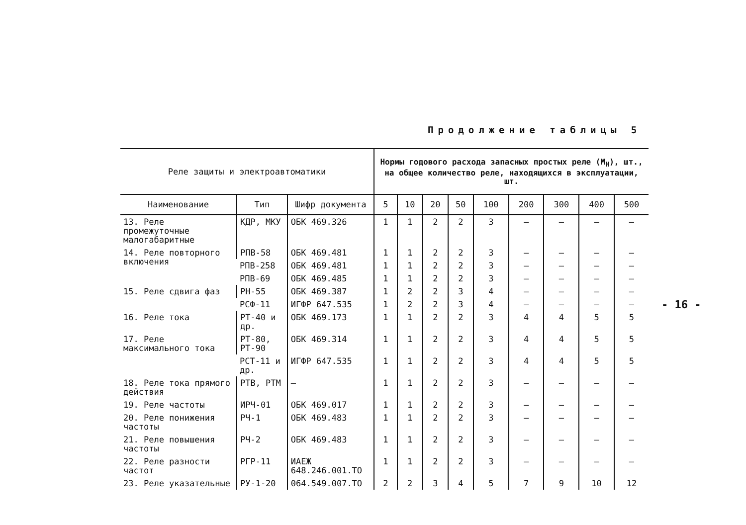Продолжение таблицы 5
- 16 -
| Реле защиты и электроавтоматики | | | Нормы годового расхода запасных простых реле (М<sub>Н</sub>), шт., на общее количество реле, находящихся в эксплуатации, шт. | | | | | | | | |
| --- | --- | --- | --- | --- | --- | --- | --- | --- | --- | --- | --- |
| Наименование | Тип | Шифр документа | 5 | 10 | 20 | 50 | 100 | 200 | 300 | 400 | 500 |
| 13. Реле промежуточные малогабаритные | КДР, МКУ | ОБК 469.326 | 1 | 1 | 2 | 2 | 3 | – | – | – | – |
| 14. Реле повторного включения | РПВ-58 | ОБК 469.481 | 1 | 1 | 2 | 2 | 3 | – | – | – | – |
| | РПВ-258 | ОБК 469.481 | 1 | 1 | 2 | 2 | 3 | – | – | – | – |
| | РПВ-69 | ОБК 469.485 | 1 | 1 | 2 | 2 | 3 | – | – | – | – |
| 15. Реле сдвига фаз | РН-55 | ОБК 469.387 | 1 | 2 | 2 | 3 | 4 | – | – | – | – |
| | РСФ-11 | ИГФР 647.535 | 1 | 2 | 2 | 3 | 4 | – | – | – | – |
| 16. Реле тока | РТ-40 и др. | ОБК 469.173 | 1 | 1 | 2 | 2 | 3 | 4 | 4 | 5 | 5 |
| 17. Реле максимального тока | РТ-80, РТ-90 | ОБК 469.314 | 1 | 1 | 2 | 2 | 3 | 4 | 4 | 5 | 5 |
| | РСТ-11 и др. | ИГФР 647.535 | 1 | 1 | 2 | 2 | 3 | 4 | 4 | 5 | 5 |
| 18. Реле тока прямого действия | РТВ, РТМ | – | 1 | 1 | 2 | 2 | 3 | – | – | – | – |
| 19. Реле частоты | ИРЧ-01 | ОБК 469.017 | 1 | 1 | 2 | 2 | 3 | – | – | – | – |
| 20. Реле понижения частоты | РЧ-1 | ОБК 469.483 | 1 | 1 | 2 | 2 | 3 | – | – | – | – |
| 21. Реле повышения частоты | РЧ-2 | ОБК 469.483 | 1 | 1 | 2 | 2 | 3 | – | – | – | – |
| 22. Реле разности частот | РГР-11 | ИАЕЖ 648.246.001.ТО | 1 | 1 | 2 | 2 | 3 | – | – | – | – |
| 23. Реле указательные | РУ-1-20 | 064.549.007.ТО | 2 | 2 | 3 | 4 | 5 | 7 | 9 | 10 | 12 |